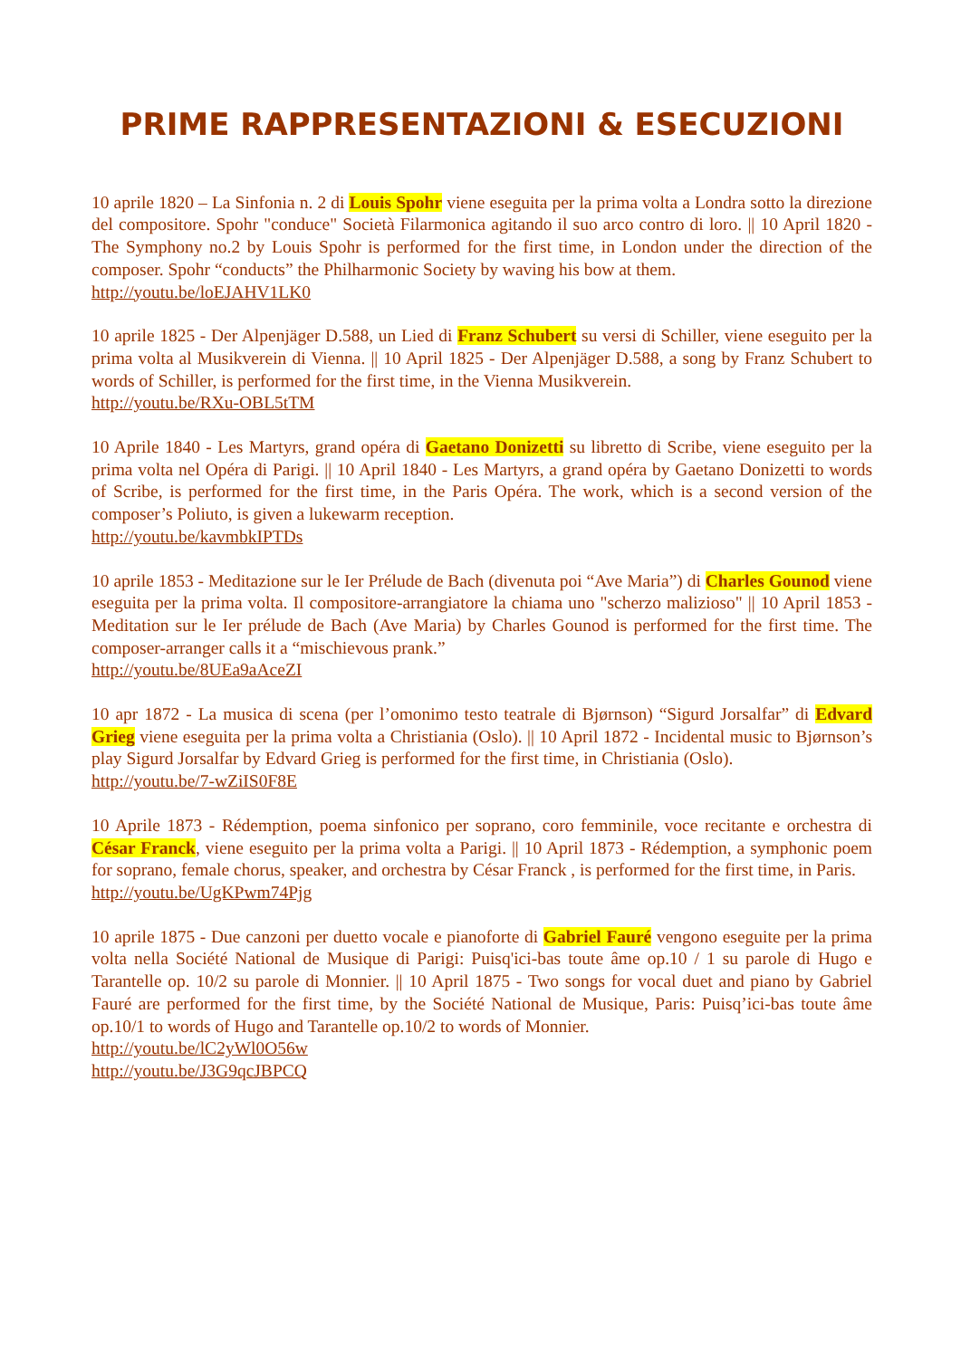PRIME RAPPRESENTAZIONI & ESECUZIONI
10 aprile 1820 – La Sinfonia n. 2 di Louis Spohr viene eseguita per la prima volta a Londra sotto la direzione del compositore. Spohr "conduce" Società Filarmonica agitando il suo arco contro di loro. || 10 April 1820 - The Symphony no.2 by Louis Spohr is performed for the first time, in London under the direction of the composer. Spohr “conducts” the Philharmonic Society by waving his bow at them.
http://youtu.be/loEJAHV1LK0
10 aprile 1825 - Der Alpenjäger D.588, un Lied di Franz Schubert su versi di Schiller, viene eseguito per la prima volta al Musikverein di Vienna. || 10 April 1825 - Der Alpenjäger D.588, a song by Franz Schubert to words of Schiller, is performed for the first time, in the Vienna Musikverein.
http://youtu.be/RXu-OBL5tTM
10 Aprile 1840 - Les Martyrs, grand opéra di Gaetano Donizetti su libretto di Scribe, viene eseguito per la prima volta nel Opéra di Parigi. || 10 April 1840 - Les Martyrs, a grand opéra by Gaetano Donizetti to words of Scribe, is performed for the first time, in the Paris Opéra. The work, which is a second version of the composer’s Poliuto, is given a lukewarm reception.
http://youtu.be/kavmbkIPTDs
10 aprile 1853 - Meditazione sur le Ier Prélude de Bach (divenuta poi “Ave Maria”) di Charles Gounod viene eseguita per la prima volta. Il compositore-arrangiatore la chiama uno "scherzo malizioso" || 10 April 1853 - Meditation sur le Ier prélude de Bach (Ave Maria) by Charles Gounod is performed for the first time. The composer-arranger calls it a “mischievous prank.”
http://youtu.be/8UEa9aAceZI
10 apr 1872 - La musica di scena (per l’omonimo testo teatrale di Bjørnson) “Sigurd Jorsalfar” di Edvard Grieg viene eseguita per la prima volta a Christiania (Oslo). || 10 April 1872 - Incidental music to Bjørnson’s play Sigurd Jorsalfar by Edvard Grieg is performed for the first time, in Christiania (Oslo).
http://youtu.be/7-wZiIS0F8E
10 Aprile 1873 - Rédemption, poema sinfonico per soprano, coro femminile, voce recitante e orchestra di César Franck, viene eseguito per la prima volta a Parigi. || 10 April 1873 - Rédemption, a symphonic poem for soprano, female chorus, speaker, and orchestra by César Franck , is performed for the first time, in Paris.
http://youtu.be/UgKPwm74Pjg
10 aprile 1875 - Due canzoni per duetto vocale e pianoforte di Gabriel Fauré vengono eseguite per la prima volta nella Société National de Musique di Parigi: Puisq'ici-bas toute âme op.10 / 1 su parole di Hugo e Tarantelle op. 10/2 su parole di Monnier. || 10 April 1875 - Two songs for vocal duet and piano by Gabriel Fauré are performed for the first time, by the Société National de Musique, Paris: Puisq’ici-bas toute âme op.10/1 to words of Hugo and Tarantelle op.10/2 to words of Monnier.
http://youtu.be/lC2yWl0O56w
http://youtu.be/J3G9qcJBPCQ